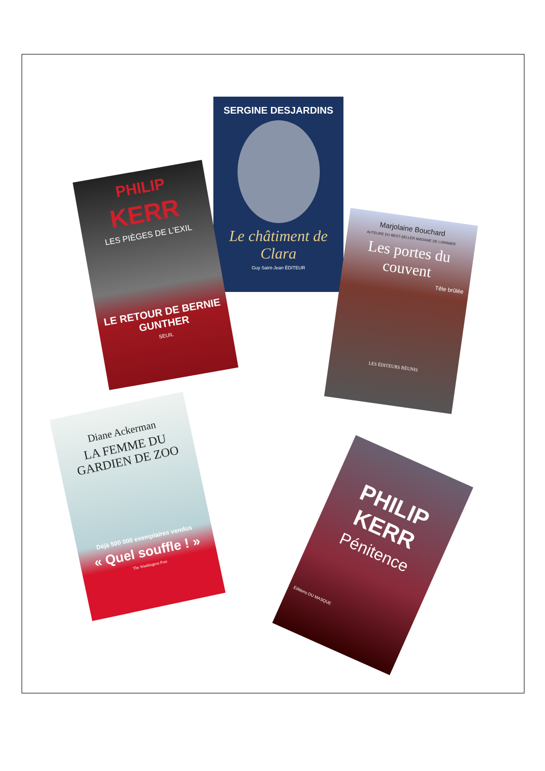SERGINE DESJARDINS
Le châtiment de Clara
Guy Saint-Jean ÉDITEUR
PHILIP
KERR
LES PIÈGES DE L’EXIL
LE RETOUR DE BERNIE GUNTHER
SEUIL
Marjolaine Bouchard
AUTEURE DU BEST-SELLER MADAME DE LORIMIER
Les portes du couvent
Tête brûlée
LES ÉDITEURS RÉUNIS
Diane Ackerman
LA FEMME DU GARDIEN DE ZOO
Déjà 500 000 exemplaires vendus
« Quel souffle ! »
The Washington Post
PHILIP
KERR
Pénitence
Éditions DU MASQUE